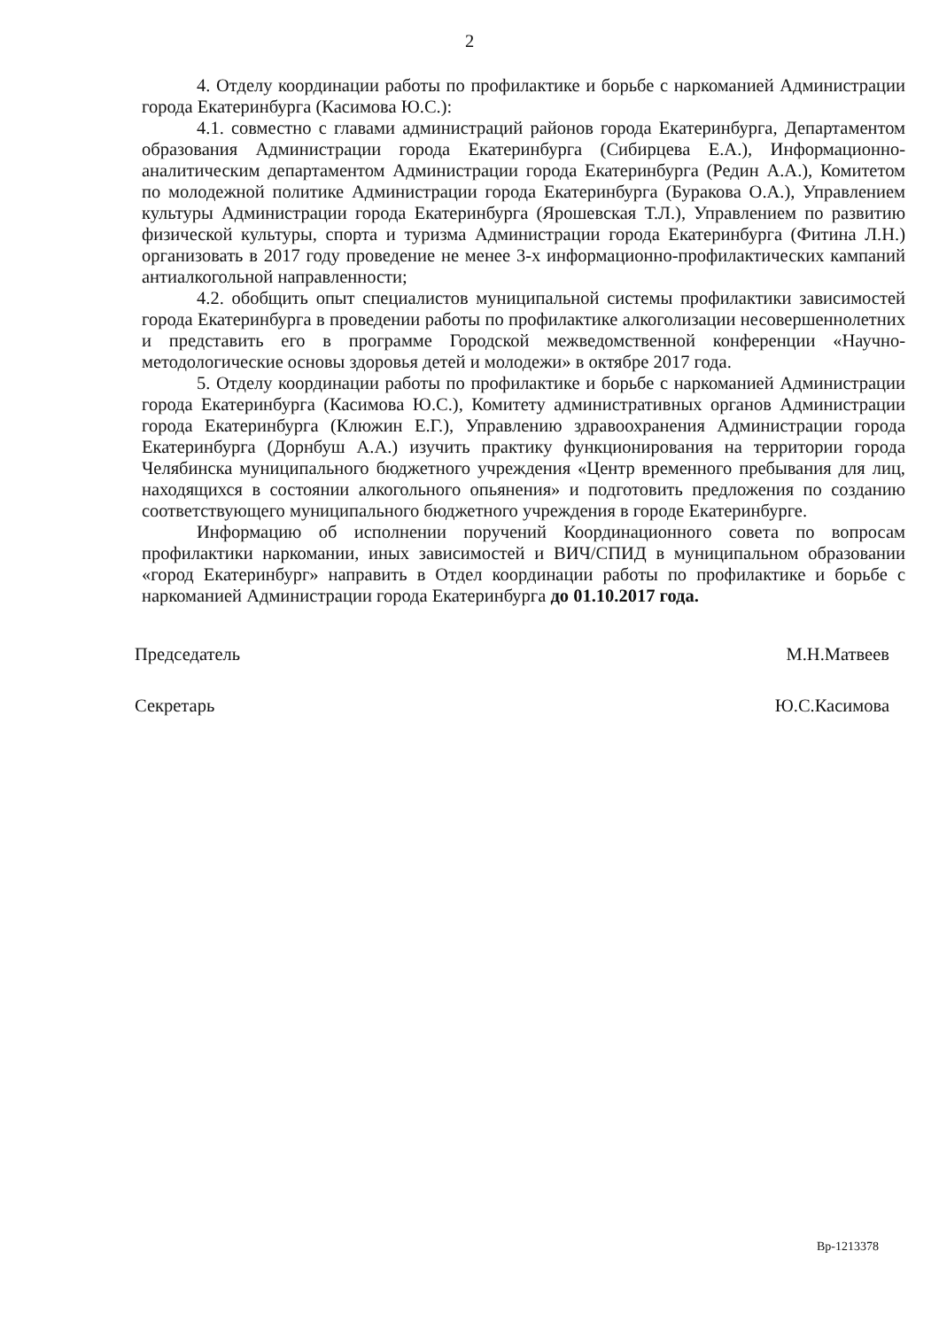2
4. Отделу координации работы по профилактике и борьбе с наркоманией Администрации города Екатеринбурга (Касимова Ю.С.):
4.1. совместно с главами администраций районов города Екатеринбурга, Департаментом образования Администрации города Екатеринбурга (Сибирцева Е.А.), Информационно-аналитическим департаментом Администрации города Екатеринбурга (Редин А.А.), Комитетом по молодежной политике Администрации города Екатеринбурга (Буракова О.А.), Управлением культуры Администрации города Екатеринбурга (Ярошевская Т.Л.), Управлением по развитию физической культуры, спорта и туризма Администрации города Екатеринбурга (Фитина Л.Н.) организовать в 2017 году проведение не менее 3-х информационно-профилактических кампаний антиалкогольной направленности;
4.2. обобщить опыт специалистов муниципальной системы профилактики зависимостей города Екатеринбурга в проведении работы по профилактике алкоголизации несовершеннолетних и представить его в программе Городской межведомственной конференции «Научно-методологические основы здоровья детей и молодежи» в октябре 2017 года.
5. Отделу координации работы по профилактике и борьбе с наркоманией Администрации города Екатеринбурга (Касимова Ю.С.), Комитету административных органов Администрации города Екатеринбурга (Клюжин Е.Г.), Управлению здравоохранения Администрации города Екатеринбурга (Дорнбуш А.А.) изучить практику функционирования на территории города Челябинска муниципального бюджетного учреждения «Центр временного пребывания для лиц, находящихся в состоянии алкогольного опьянения» и подготовить предложения по созданию соответствующего муниципального бюджетного учреждения в городе Екатеринбурге.
Информацию об исполнении поручений Координационного совета по вопросам профилактики наркомании, иных зависимостей и ВИЧ/СПИД в муниципальном образовании «город Екатеринбург» направить в Отдел координации работы по профилактике и борьбе с наркоманией Администрации города Екатеринбурга до 01.10.2017 года.
Председатель
Секретарь
М.Н.Матвеев
Ю.С.Касимова
Вр-1213378